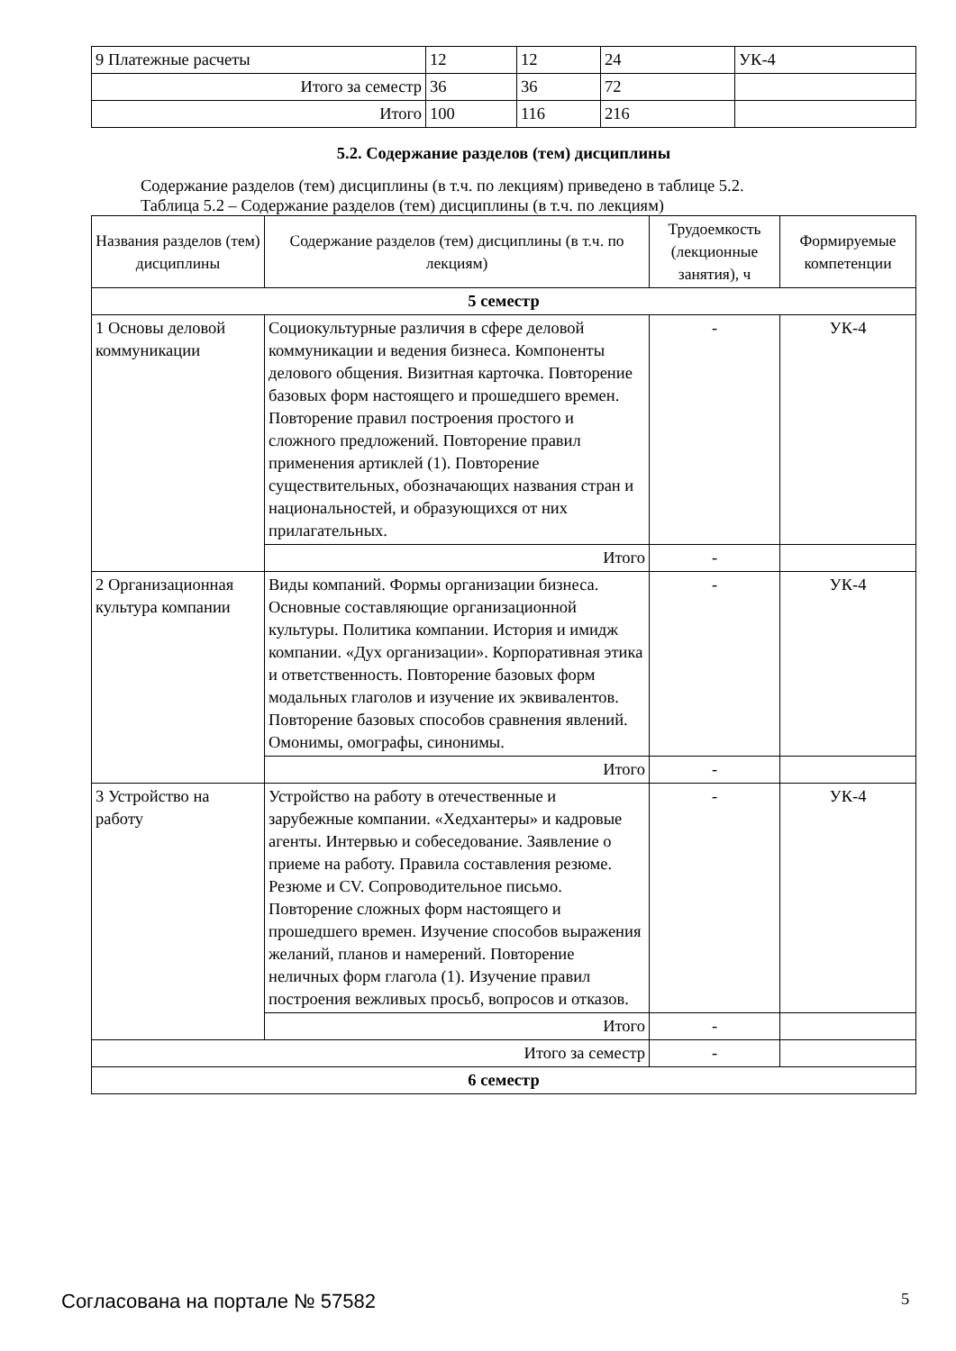| 9 Платежные расчеты | 12 | 12 | 24 | УК-4 |
| Итого за семестр | 36 | 36 | 72 | |
| Итого | 100 | 116 | 216 | |
5.2. Содержание разделов (тем) дисциплины
Содержание разделов (тем) дисциплины (в т.ч. по лекциям) приведено в таблице 5.2.
Таблица 5.2 – Содержание разделов (тем) дисциплины (в т.ч. по лекциям)
| Названия разделов (тем) дисциплины | Содержание разделов (тем) дисциплины (в т.ч. по лекциям) | Трудоемкость (лекционные занятия), ч | Формируемые компетенции |
| --- | --- | --- | --- |
| 5 семестр | | | |
| 1 Основы деловой коммуникации | Социокультурные различия в сфере деловой коммуникации и ведения бизнеса. Компоненты делового общения. Визитная карточка. Повторение базовых форм настоящего и прошедшего времен. Повторение правил построения простого и сложного предложений. Повторение правил применения артиклей (1). Повторение существительных, обозначающих названия стран и национальностей, и образующихся от них прилагательных. | - | УК-4 |
| | Итого | - | |
| 2 Организационная культура компании | Виды компаний. Формы организации бизнеса. Основные составляющие организационной культуры. Политика компании. История и имидж компании. «Дух организации». Корпоративная этика и ответственность. Повторение базовых форм модальных глаголов и изучение их эквивалентов. Повторение базовых способов сравнения явлений. Омонимы, омографы, синонимы. | - | УК-4 |
| | Итого | - | |
| 3 Устройство на работу | Устройство на работу в отечественные и зарубежные компании. «Хедхантеры» и кадровые агенты. Интервью и собеседование. Заявление о приеме на работу. Правила составления резюме. Резюме и CV. Сопроводительное письмо. Повторение сложных форм настоящего и прошедшего времен. Изучение способов выражения желаний, планов и намерений. Повторение неличных форм глагола (1). Изучение правил построения вежливых просьб, вопросов и отказов. | - | УК-4 |
| | Итого | - | |
| Итого за семестр | | - | |
| 6 семестр | | | |
Согласована на портале № 57582 5